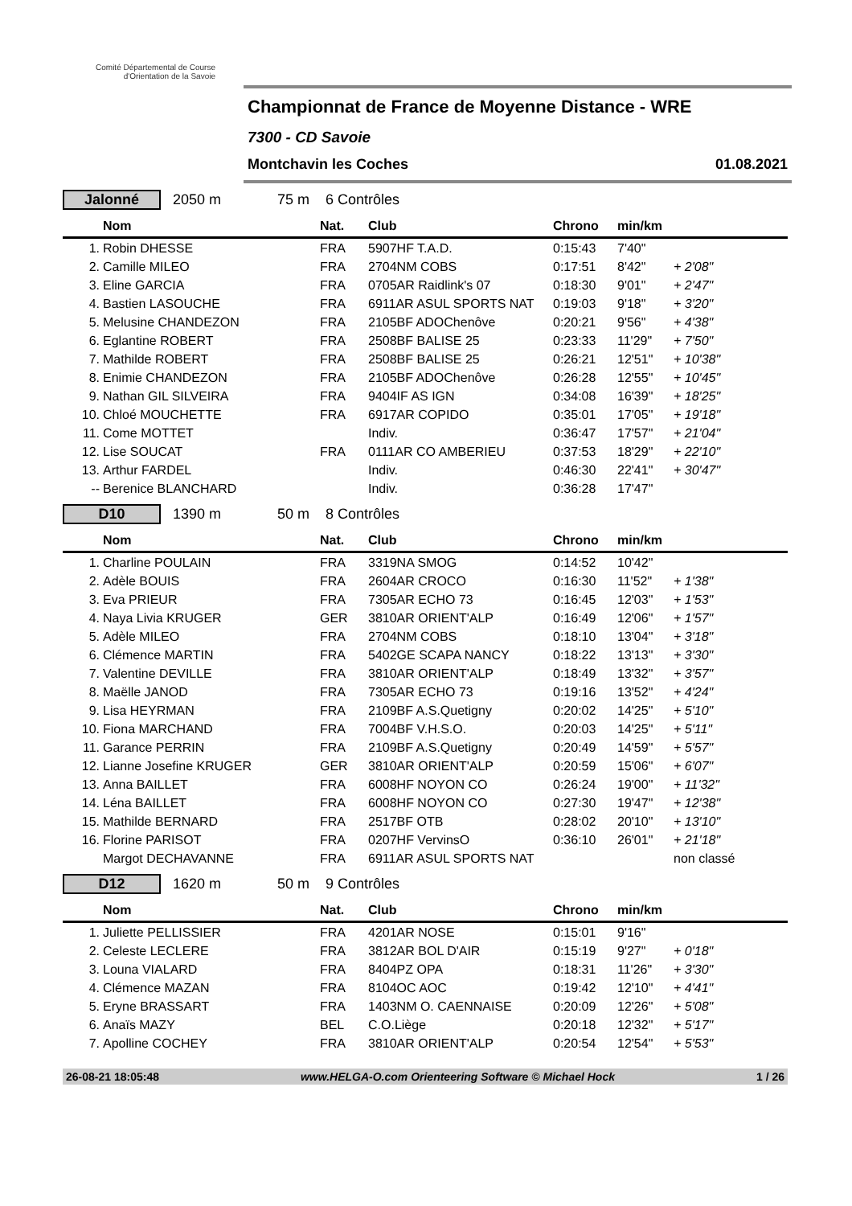Comité Départemental de Course d'Orientation de la Savoie
Championnat de France de Moyenne Distance - WRE
7300 - CD Savoie
Montchavin les Coches 01.08.2021
Jalonné 2050 m 75 m 6 Contrôles
| | Nom | Nat. | Club | Chrono | min/km | |
| --- | --- | --- | --- | --- | --- | --- |
| 1. | Robin DHESSE | FRA | 5907HF T.A.D. | 0:15:43 | 7'40" | |
| 2. | Camille MILEO | FRA | 2704NM COBS | 0:17:51 | 8'42" | + 2'08" |
| 3. | Eline GARCIA | FRA | 0705AR Raidlink's 07 | 0:18:30 | 9'01" | + 2'47" |
| 4. | Bastien LASOUCHE | FRA | 6911AR ASUL SPORTS NAT | 0:19:03 | 9'18" | + 3'20" |
| 5. | Melusine CHANDEZON | FRA | 2105BF ADOChenôve | 0:20:21 | 9'56" | + 4'38" |
| 6. | Eglantine ROBERT | FRA | 2508BF BALISE 25 | 0:23:33 | 11'29" | + 7'50" |
| 7. | Mathilde ROBERT | FRA | 2508BF BALISE 25 | 0:26:21 | 12'51" | + 10'38" |
| 8. | Enimie CHANDEZON | FRA | 2105BF ADOChenôve | 0:26:28 | 12'55" | + 10'45" |
| 9. | Nathan GIL SILVEIRA | FRA | 9404IF AS IGN | 0:34:08 | 16'39" | + 18'25" |
| 10. | Chloé MOUCHETTE | FRA | 6917AR COPIDO | 0:35:01 | 17'05" | + 19'18" |
| 11. | Come MOTTET | | Indiv. | 0:36:47 | 17'57" | + 21'04" |
| 12. | Lise SOUCAT | FRA | 0111AR CO AMBERIEU | 0:37:53 | 18'29" | + 22'10" |
| 13. | Arthur FARDEL | | Indiv. | 0:46:30 | 22'41" | + 30'47" |
| -- | Berenice BLANCHARD | | Indiv. | 0:36:28 | 17'47" | |
D10 1390 m 50 m 8 Contrôles
| | Nom | Nat. | Club | Chrono | min/km | |
| --- | --- | --- | --- | --- | --- | --- |
| 1. | Charline POULAIN | FRA | 3319NA SMOG | 0:14:52 | 10'42" | |
| 2. | Adèle BOUIS | FRA | 2604AR CROCO | 0:16:30 | 11'52" | + 1'38" |
| 3. | Eva PRIEUR | FRA | 7305AR ECHO 73 | 0:16:45 | 12'03" | + 1'53" |
| 4. | Naya Livia KRUGER | GER | 3810AR ORIENT'ALP | 0:16:49 | 12'06" | + 1'57" |
| 5. | Adèle MILEO | FRA | 2704NM COBS | 0:18:10 | 13'04" | + 3'18" |
| 6. | Clémence MARTIN | FRA | 5402GE SCAPA NANCY | 0:18:22 | 13'13" | + 3'30" |
| 7. | Valentine DEVILLE | FRA | 3810AR ORIENT'ALP | 0:18:49 | 13'32" | + 3'57" |
| 8. | Maëlle JANOD | FRA | 7305AR ECHO 73 | 0:19:16 | 13'52" | + 4'24" |
| 9. | Lisa HEYRMAN | FRA | 2109BF A.S.Quetigny | 0:20:02 | 14'25" | + 5'10" |
| 10. | Fiona MARCHAND | FRA | 7004BF V.H.S.O. | 0:20:03 | 14'25" | + 5'11" |
| 11. | Garance PERRIN | FRA | 2109BF A.S.Quetigny | 0:20:49 | 14'59" | + 5'57" |
| 12. | Lianne Josefine KRUGER | GER | 3810AR ORIENT'ALP | 0:20:59 | 15'06" | + 6'07" |
| 13. | Anna BAILLET | FRA | 6008HF NOYON CO | 0:26:24 | 19'00" | + 11'32" |
| 14. | Léna BAILLET | FRA | 6008HF NOYON CO | 0:27:30 | 19'47" | + 12'38" |
| 15. | Mathilde BERNARD | FRA | 2517BF OTB | 0:28:02 | 20'10" | + 13'10" |
| 16. | Florine PARISOT | FRA | 0207HF VervinsO | 0:36:10 | 26'01" | + 21'18" |
| | Margot DECHAVANNE | FRA | 6911AR ASUL SPORTS NAT | | | non classé |
D12 1620 m 50 m 9 Contrôles
| | Nom | Nat. | Club | Chrono | min/km | |
| --- | --- | --- | --- | --- | --- | --- |
| 1. | Juliette PELLISSIER | FRA | 4201AR NOSE | 0:15:01 | 9'16" | |
| 2. | Celeste LECLERE | FRA | 3812AR BOL D'AIR | 0:15:19 | 9'27" | + 0'18" |
| 3. | Louna VIALARD | FRA | 8404PZ OPA | 0:18:31 | 11'26" | + 3'30" |
| 4. | Clémence MAZAN | FRA | 8104OC AOC | 0:19:42 | 12'10" | + 4'41" |
| 5. | Eryne BRASSART | FRA | 1403NM O. CAENNAISE | 0:20:09 | 12'26" | + 5'08" |
| 6. | Anaïs MAZY | BEL | C.O.Liège | 0:20:18 | 12'32" | + 5'17" |
| 7. | Apolline COCHEY | FRA | 3810AR ORIENT'ALP | 0:20:54 | 12'54" | + 5'53" |
26-08-21 18:05:48 www.HELGA-O.com Orienteering Software © Michael Hock 1 / 26